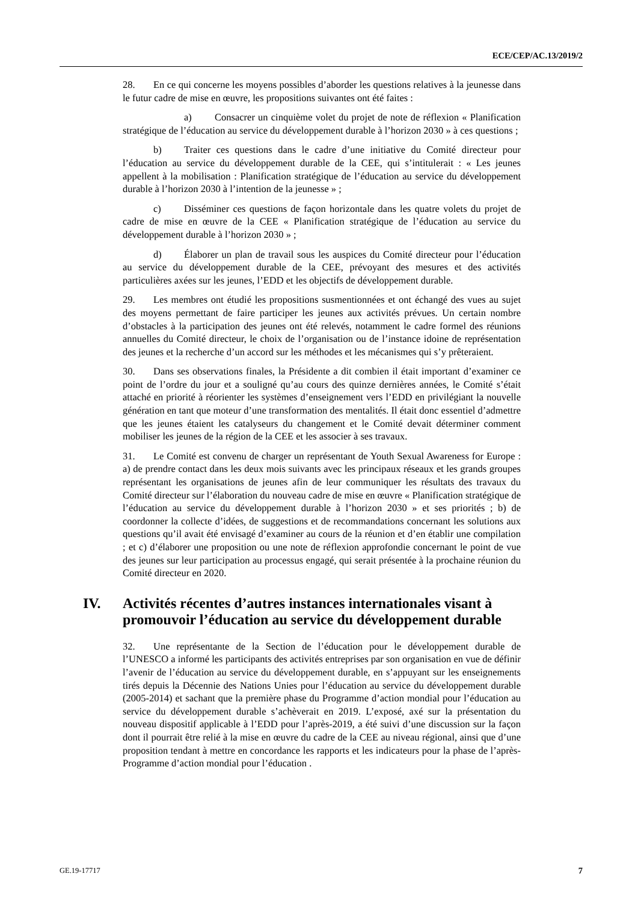ECE/CEP/AC.13/2019/2
28. En ce qui concerne les moyens possibles d’aborder les questions relatives à la jeunesse dans le futur cadre de mise en œuvre, les propositions suivantes ont été faites :
a) Consacrer un cinquième volet du projet de note de réflexion « Planification stratégique de l’éducation au service du développement durable à l’horizon 2030 » à ces questions ;
b) Traiter ces questions dans le cadre d’une initiative du Comité directeur pour l’éducation au service du développement durable de la CEE, qui s’intitulerait : « Les jeunes appellent à la mobilisation : Planification stratégique de l’éducation au service du développement durable à l’horizon 2030 à l’intention de la jeunesse » ;
c) Disséminer ces questions de façon horizontale dans les quatre volets du projet de cadre de mise en œuvre de la CEE « Planification stratégique de l’éducation au service du développement durable à l’horizon 2030 » ;
d) Élaborer un plan de travail sous les auspices du Comité directeur pour l’éducation au service du développement durable de la CEE, prévoyant des mesures et des activités particulières axées sur les jeunes, l’EDD et les objectifs de développement durable.
29. Les membres ont étudié les propositions susmentionnées et ont échangé des vues au sujet des moyens permettant de faire participer les jeunes aux activités prévues. Un certain nombre d’obstacles à la participation des jeunes ont été relevés, notamment le cadre formel des réunions annuelles du Comité directeur, le choix de l’organisation ou de l’instance idoine de représentation des jeunes et la recherche d’un accord sur les méthodes et les mécanismes qui s’y prêteraient.
30. Dans ses observations finales, la Présidente a dit combien il était important d’examiner ce point de l’ordre du jour et a souligné qu’au cours des quinze dernières années, le Comité s’était attaché en priorité à réorienter les systèmes d’enseignement vers l’EDD en privilégiant la nouvelle génération en tant que moteur d’une transformation des mentalités. Il était donc essentiel d’admettre que les jeunes étaient les catalyseurs du changement et le Comité devait déterminer comment mobiliser les jeunes de la région de la CEE et les associer à ses travaux.
31. Le Comité est convenu de charger un représentant de Youth Sexual Awareness for Europe : a) de prendre contact dans les deux mois suivants avec les principaux réseaux et les grands groupes représentant les organisations de jeunes afin de leur communiquer les résultats des travaux du Comité directeur sur l’élaboration du nouveau cadre de mise en œuvre « Planification stratégique de l’éducation au service du développement durable à l’horizon 2030 » et ses priorités ; b) de coordonner la collecte d’idées, de suggestions et de recommandations concernant les solutions aux questions qu’il avait été envisagé d’examiner au cours de la réunion et d’en établir une compilation ; et c) d’élaborer une proposition ou une note de réflexion approfondie concernant le point de vue des jeunes sur leur participation au processus engagé, qui serait présentée à la prochaine réunion du Comité directeur en 2020.
IV. Activités récentes d’autres instances internationales visant à promouvoir l’éducation au service du développement durable
32. Une représentante de la Section de l’éducation pour le développement durable de l’UNESCO a informé les participants des activités entreprises par son organisation en vue de définir l’avenir de l’éducation au service du développement durable, en s’appuyant sur les enseignements tirés depuis la Décennie des Nations Unies pour l’éducation au service du développement durable (2005-2014) et sachant que la première phase du Programme d’action mondial pour l’éducation au service du développement durable s’achèverait en 2019. L’exposé, axé sur la présentation du nouveau dispositif applicable à l’EDD pour l’après-2019, a été suivi d’une discussion sur la façon dont il pourrait être relié à la mise en œuvre du cadre de la CEE au niveau régional, ainsi que d’une proposition tendant à mettre en concordance les rapports et les indicateurs pour la phase de l’après-Programme d’action mondial pour l’éducation .
GE.19-17717 7